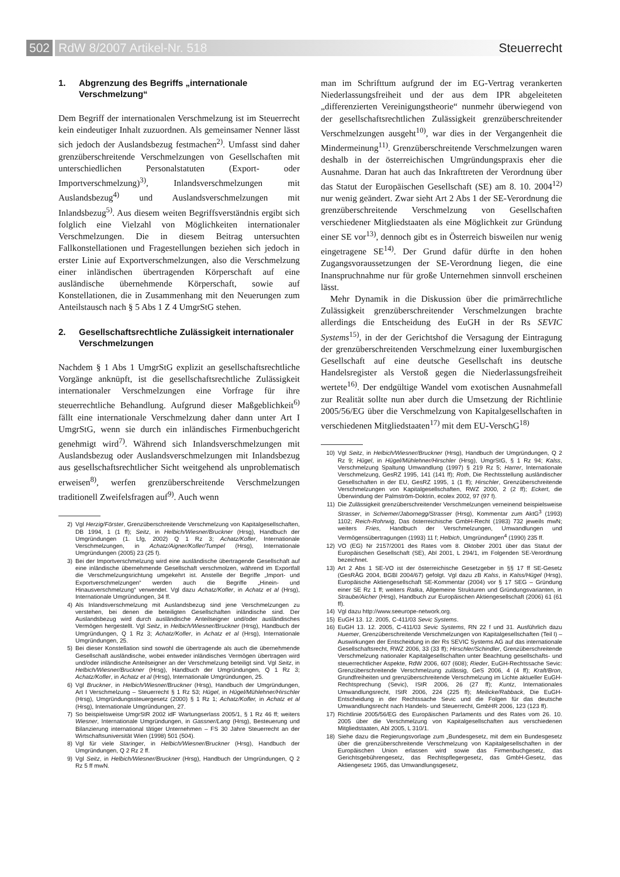502 RdW 8/2007 Artikel-Nr. 518 Steuerrecht
1. Abgrenzung des Begriffs „internationale Verschmelzung“
Dem Begriff der internationalen Verschmelzung ist im Steuerrecht kein eindeutiger Inhalt zuzuordnen. Als gemeinsamer Nenner lässt sich jedoch der Auslandsbezug festmachen<sup>2)</sup>. Umfasst sind daher grenzüberschreitende Verschmelzungen von Gesellschaften mit unterschiedlichen Personalstatuten (Export- oder Importverschmelzung)<sup>3)</sup>, Inlandsverschmelzungen mit Auslandsbezug<sup>4)</sup> und Auslandsverschmelzungen mit Inlandsbezug<sup>5)</sup>. Aus diesem weiten Begriffsverständnis ergibt sich folglich eine Vielzahl von Möglichkeiten internationaler Verschmelzungen. Die in diesem Beitrag untersuchten Fallkonstellationen und Fragestellungen beziehen sich jedoch in erster Linie auf Exportverschmelzungen, also die Verschmelzung einer inländischen übertragenden Körperschaft auf eine ausländische übernehmende Körperschaft, sowie auf Konstellationen, die in Zusammenhang mit den Neuerungen zum Anteilstausch nach § 5 Abs 1 Z 4 UmgrStG stehen.
2. Gesellschaftsrechtliche Zulässigkeit internationaler Verschmelzungen
Nachdem § 1 Abs 1 UmgrStG explizit an gesellschaftsrechtliche Vorgänge anknüpft, ist die gesellschaftsrechtliche Zulässigkeit internationaler Verschmelzungen eine Vorfrage für ihre steuerrechtliche Behandlung. Aufgrund dieser Maßgeblichkeit<sup>6)</sup> fällt eine internationale Verschmelzung daher dann unter Art I UmgrStG, wenn sie durch ein inländisches Firmenbuchgericht genehmigt wird<sup>7)</sup>. Während sich Inlandsverschmelzungen mit Auslandsbezug oder Auslandsverschmelzungen mit Inlandsbezug aus gesellschaftsrechtlicher Sicht weitgehend als unproblematisch erweisen<sup>8)</sup>, werfen grenzüberschreitende Verschmelzungen traditionell Zweifelsfragen auf<sup>9)</sup>. Auch wenn
2) Vgl Herzig/Förster, Grenzüberschreitende Verschmelzung von Kapitalgesellschaften, DB 1994, 1 (1 ff); Seitz, in Helbich/Wiesner/Bruckner (Hrsg), Handbuch der Umgründungen (1. Lfg, 2002) Q 1 Rz 3; Achatz/Kofler, Internationale Verschmelzungen, in Achatz/Aigner/Kofler/Tumpel (Hrsg), Internationale Umgründungen (2005) 23 (25 f).
3) Bei der Importverschmelzung wird eine ausländische übertragende Gesellschaft auf eine inländische übernehmende Gesellschaft verschmolzen, während im Exportfall die Verschmelzungsrichtung umgekehrt ist. Anstelle der Begriffe „Import- und Exportverschmelzungen“ werden auch die Begriffe „Hinein- und Hinausverschmelzung“ verwendet. Vgl dazu Achatz/Kofler, in Achatz et al (Hrsg), Internationale Umgründungen, 34 ff.
4) Als Inlandsverschmelzung mit Auslandsbezug sind jene Verschmelzungen zu verstehen, bei denen die beteiligten Gesellschaften inländische sind. Der Auslandsbezug wird durch ausländische Anteilseigner und/oder ausländisches Vermögen hergestellt. Vgl Seitz, in Helbich/Wiesner/Bruckner (Hrsg), Handbuch der Umgründungen, Q 1 Rz 3; Achatz/Kofler, in Achatz et al (Hrsg), Internationale Umgründungen, 25.
5) Bei dieser Konstellation sind sowohl die übertragende als auch die übernehmende Gesellschaft ausländische, wobei entweder inländisches Vermögen übertragen wird und/oder inländische Anteilseigner an der Verschmelzung beteiligt sind. Vgl Seitz, in Helbich/Wiesner/Bruckner (Hrsg), Handbuch der Umgründungen, Q 1 Rz 3; Achatz/Kofler, in Achatz et al (Hrsg), Internationale Umgründungen, 25.
6) Vgl Bruckner, in Helbich/Wiesner/Bruckner (Hrsg), Handbuch der Umgründungen, Art I Verschmelzung – Steuerrecht § 1 Rz 53; Hügel, in Hügel/Mühlehner/Hirschler (Hrsg), Umgründungssteuergesetz (2000) § 1 Rz 1; Achatz/Kofler, in Achatz et al (Hrsg), Internationale Umgründungen, 27.
7) So beispielsweise UmgrStR 2002 idF Wartungserlass 2005/1, § 1 Rz 46 ff; weiters Wiesner, Internationale Umgründungen, in Gassner/Lang (Hrsg), Besteuerung und Bilanzierung international tätiger Unternehmen – FS 30 Jahre Steuerrecht an der Wirtschaftsuniversität Wien (1998) 501 (504).
8) Vgl für viele Staringer, in Helbich/Wiesner/Bruckner (Hrsg), Handbuch der Umgründungen, Q 2 Rz 2 ff.
9) Vgl Seitz, in Helbich/Wiesner/Bruckner (Hrsg), Handbuch der Umgründungen, Q 2 Rz 5 ff mwN.
man im Schrifttum aufgrund der im EG-Vertrag verankerten Niederlassungsfreiheit und der aus dem IPR abgeleiteten „differenzierten Vereinigungstheorie“ nunmehr überwiegend von der gesellschaftsrechtlichen Zulässigkeit grenzüberschreitender Verschmelzungen ausgeht<sup>10)</sup>, war dies in der Vergangenheit die Mindermeinung<sup>11)</sup>. Grenzüberschreitende Verschmelzungen waren deshalb in der österreichischen Umgründungspraxis eher die Ausnahme. Daran hat auch das Inkrafttreten der Verordnung über das Statut der Europäischen Gesellschaft (SE) am 8. 10. 2004<sup>12)</sup> nur wenig geändert. Zwar sieht Art 2 Abs 1 der SE-Verordnung die grenzüberschreitende Verschmelzung von Gesellschaften verschiedener Mitgliedstaaten als eine Möglichkeit zur Gründung einer SE vor<sup>13)</sup>, dennoch gibt es in Österreich bisweilen nur wenig eingetragene SE<sup>14)</sup>. Der Grund dafür dürfte in den hohen Zugangsvoraussetzungen der SE-Verordnung liegen, die eine Inanspruchnahme nur für große Unternehmen sinnvoll erscheinen lässt.
Mehr Dynamik in die Diskussion über die primärrechtliche Zulässigkeit grenzüberschreitender Verschmelzungen brachte allerdings die Entscheidung des EuGH in der Rs SEVIC Systems<sup>15)</sup>, in der der Gerichtshof die Versagung der Eintragung der grenzüberschreitenden Verschmelzung einer luxemburgischen Gesellschaft auf eine deutsche Gesellschaft ins deutsche Handelsregister als Verstoß gegen die Niederlassungsfreiheit wertete<sup>16)</sup>. Der endgültige Wandel vom exotischen Ausnahmefall zur Realität sollte nun aber durch die Umsetzung der Richtlinie 2005/56/EG über die Verschmelzung von Kapitalgesellschaften in verschiedenen Mitgliedstaaten<sup>17)</sup> mit dem EU-VerschG<sup>18)</sup>
10) Vgl Seitz, in Helbich/Wiesner/Bruckner (Hrsg), Handbuch der Umgründungen, Q 2 Rz 9; Hügel, in Hügel/Mühlehner/Hirschler (Hrsg), UmgrStG, § 1 Rz 94; Kalss, Verschmelzung Spaltung Umwandlung (1997) § 219 Rz 5; Harrer, Internationale Verschmelzung, GesRZ 1995, 141 (141 ff); Roth, Die Rechtsstellung ausländischer Gesellschaften in der EU, GesRZ 1995, 1 (1 ff); Hirschler, Grenzüberschreitende Verschmelzungen von Kapitalgesellschaften, RWZ 2000, 2 (2 ff); Eckert, die Überwindung der Palmström-Doktrin, ecolex 2002, 97 (97 f).
11) Die Zulässigkeit grenzüberschreitender Verschmelzungen verneinend beispielsweise Strasser, in Schiemer/Jabornegg/Strasser (Hrsg), Kommentar zum AktG<sup>3</sup> (1993) 1102; Reich-Rohrwig, Das österreichische GmbH-Recht (1983) 732 jeweils mwN; weiters Fries, Handbuch der Verschmelzungen, Umwandlungen und Vermögensübertragungen (1993) 11 f; Helbich, Umgründungen<sup>4</sup> (1990) 235 ff.
12) VO (EG) Nr 2157/2001 des Rates vom 8. Oktober 2001 über das Statut der Europäischen Gesellschaft (SE), Abl 2001, L 294/1, im Folgenden SE-Verordnung bezeichnet.
13) Art 2 Abs 1 SE-VO ist der österreichische Gesetzgeber in §§ 17 ff SE-Gesetz (GesRÄG 2004, BGBl 2004/67) gefolgt. Vgl dazu zB Kalss, in Kalss/Hügel (Hrsg), Europäische Aktiengesellschaft SE-Kommentar (2004) vor § 17 SEG – Gründung einer SE Rz 1 ff; weiters Ratka, Allgemeine Strukturen und Gründungsvarianten, in Straube/Aicher (Hrsg), Handbuch zur Europäischen Aktiengesellschaft (2006) 61 (61 ff).
14) Vgl dazu http://www.seeurope-network.org.
15) EuGH 13. 12. 2005, C-411/03 Sevic Systems.
16) EuGH 13. 12. 2005, C-411/03 Sevic Systems, RN 22 f und 31. Ausführlich dazu Huemer, Grenzüberschreitende Verschmelzungen von Kapitalgesellschaften (Teil I) – Auswirkungen der Entscheidung in der Rs SEVIC Systems AG auf das internationale Gesellschaftsrecht, RWZ 2006, 33 (33 ff); Hirschler/Schindler, Grenzüberschreitende Verschmelzung nationaler Kapitalgesellschaften unter Beachtung gesellschafts- und steuerrechtlicher Aspekte, RdW 2006, 607 (608); Rieder, EuGH-Rechtssache Sevic: Grenzüberschreitende Verschmelzung zulässig, GeS 2006, 4 (4 ff); Kraft/Bron, Grundfreiheiten und grenzüberschreitende Verschmelzung im Lichte aktueller EuGH-Rechtsprechung (Sevic), IStR 2006, 26 (27 ff); Kuntz, Internationales Umwandlungsrecht, IStR 2006, 224 (225 ff); Meilicke/Rabback, Die EuGH-Entscheidung in der Rechtssache Sevic und die Folgen für das deutsche Umwandlungsrecht nach Handels- und Steuerrecht, GmbHR 2006, 123 (123 ff).
17) Richtlinie 2005/56/EG des Europäischen Parlaments und des Rates vom 26. 10. 2005 über die Verschmelzung von Kapitalgesellschaften aus verschiedenen Mitgliedstaaten, Abl 2005, L 310/1.
18) Siehe dazu die Regierungsvorlage zum „Bundesgesetz, mit dem ein Bundesgesetz über die grenzüberschreitende Verschmelzung von Kapitalgesellschaften in der Europäischen Union erlassen wird sowie das Firmenbuchgesetz, das Gerichtsgebührengesetz, das Rechtspflegergesetz, das GmbH-Gesetz, das Aktiengesetz 1965, das Umwandlungsgesetz,